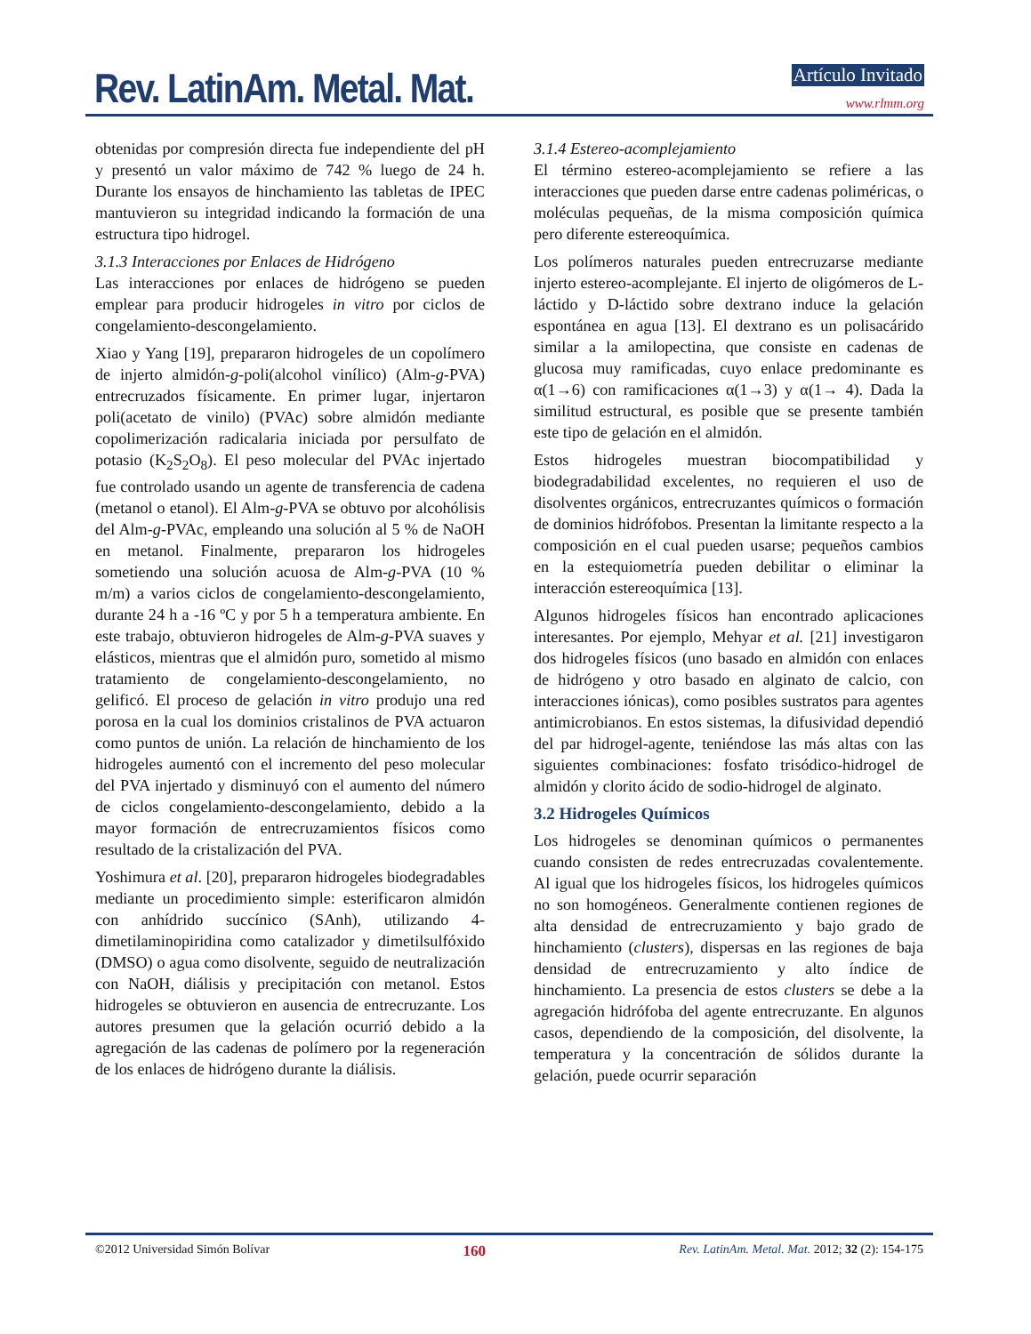Rev. LatinAm. Metal. Mat. Artículo Invitado
www.rlmm.org
obtenidas por compresión directa fue independiente del pH y presentó un valor máximo de 742 % luego de 24 h. Durante los ensayos de hinchamiento las tabletas de IPEC mantuvieron su integridad indicando la formación de una estructura tipo hidrogel.
3.1.3 Interacciones por Enlaces de Hidrógeno
Las interacciones por enlaces de hidrógeno se pueden emplear para producir hidrogeles in vitro por ciclos de congelamiento-descongelamiento.
Xiao y Yang [19], prepararon hidrogeles de un copolímero de injerto almidón-g-poli(alcohol vinílico) (Alm-g-PVA) entrecruzados físicamente. En primer lugar, injertaron poli(acetato de vinilo) (PVAc) sobre almidón mediante copolimerización radicalaria iniciada por persulfato de potasio (K<sub>2</sub>S<sub>2</sub>O<sub>8</sub>). El peso molecular del PVAc injertado fue controlado usando un agente de transferencia de cadena (metanol o etanol). El Alm-g-PVA se obtuvo por alcohólisis del Alm-g-PVAc, empleando una solución al 5 % de NaOH en metanol. Finalmente, prepararon los hidrogeles sometiendo una solución acuosa de Alm-g-PVA (10 % m/m) a varios ciclos de congelamiento-descongelamiento, durante 24 h a -16 ºC y por 5 h a temperatura ambiente. En este trabajo, obtuvieron hidrogeles de Alm-g-PVA suaves y elásticos, mientras que el almidón puro, sometido al mismo tratamiento de congelamiento-descongelamiento, no gelificó. El proceso de gelación in vitro produjo una red porosa en la cual los dominios cristalinos de PVA actuaron como puntos de unión. La relación de hinchamiento de los hidrogeles aumentó con el incremento del peso molecular del PVA injertado y disminuyó con el aumento del número de ciclos congelamiento-descongelamiento, debido a la mayor formación de entrecruzamientos físicos como resultado de la cristalización del PVA.
Yoshimura et al. [20], prepararon hidrogeles biodegradables mediante un procedimiento simple: esterificaron almidón con anhídrido succínico (SAnh), utilizando 4-dimetilaminopiridina como catalizador y dimetilsulfóxido (DMSO) o agua como disolvente, seguido de neutralización con NaOH, diálisis y precipitación con metanol. Estos hidrogeles se obtuvieron en ausencia de entrecruzante. Los autores presumen que la gelación ocurrió debido a la agregación de las cadenas de polímero por la regeneración de los enlaces de hidrógeno durante la diálisis.
3.1.4 Estereo-acomplejamiento
El término estereo-acomplejamiento se refiere a las interacciones que pueden darse entre cadenas poliméricas, o moléculas pequeñas, de la misma composición química pero diferente estereoquímica.
Los polímeros naturales pueden entrecruzarse mediante injerto estereo-acomplejante. El injerto de oligómeros de L-láctido y D-láctido sobre dextrano induce la gelación espontánea en agua [13]. El dextrano es un polisacárido similar a la amilopectina, que consiste en cadenas de glucosa muy ramificadas, cuyo enlace predominante es α(1→6) con ramificaciones α(1→3) y α(1→ 4). Dada la similitud estructural, es posible que se presente también este tipo de gelación en el almidón.
Estos hidrogeles muestran biocompatibilidad y biodegradabilidad excelentes, no requieren el uso de disolventes orgánicos, entrecruzantes químicos o formación de dominios hidrófobos. Presentan la limitante respecto a la composición en el cual pueden usarse; pequeños cambios en la estequiometría pueden debilitar o eliminar la interacción estereoquímica [13].
Algunos hidrogeles físicos han encontrado aplicaciones interesantes. Por ejemplo, Mehyar et al. [21] investigaron dos hidrogeles físicos (uno basado en almidón con enlaces de hidrógeno y otro basado en alginato de calcio, con interacciones iónicas), como posibles sustratos para agentes antimicrobianos. En estos sistemas, la difusividad dependió del par hidrogel-agente, teniéndose las más altas con las siguientes combinaciones: fosfato trisódico-hidrogel de almidón y clorito ácido de sodio-hidrogel de alginato.
3.2 Hidrogeles Químicos
Los hidrogeles se denominan químicos o permanentes cuando consisten de redes entrecruzadas covalentemente. Al igual que los hidrogeles físicos, los hidrogeles químicos no son homogéneos. Generalmente contienen regiones de alta densidad de entrecruzamiento y bajo grado de hinchamiento (clusters), dispersas en las regiones de baja densidad de entrecruzamiento y alto índice de hinchamiento. La presencia de estos clusters se debe a la agregación hidrófoba del agente entrecruzante. En algunos casos, dependiendo de la composición, del disolvente, la temperatura y la concentración de sólidos durante la gelación, puede ocurrir separación
©2012 Universidad Simón Bolívar 160 Rev. LatinAm. Metal. Mat. 2012; 32 (2): 154-175